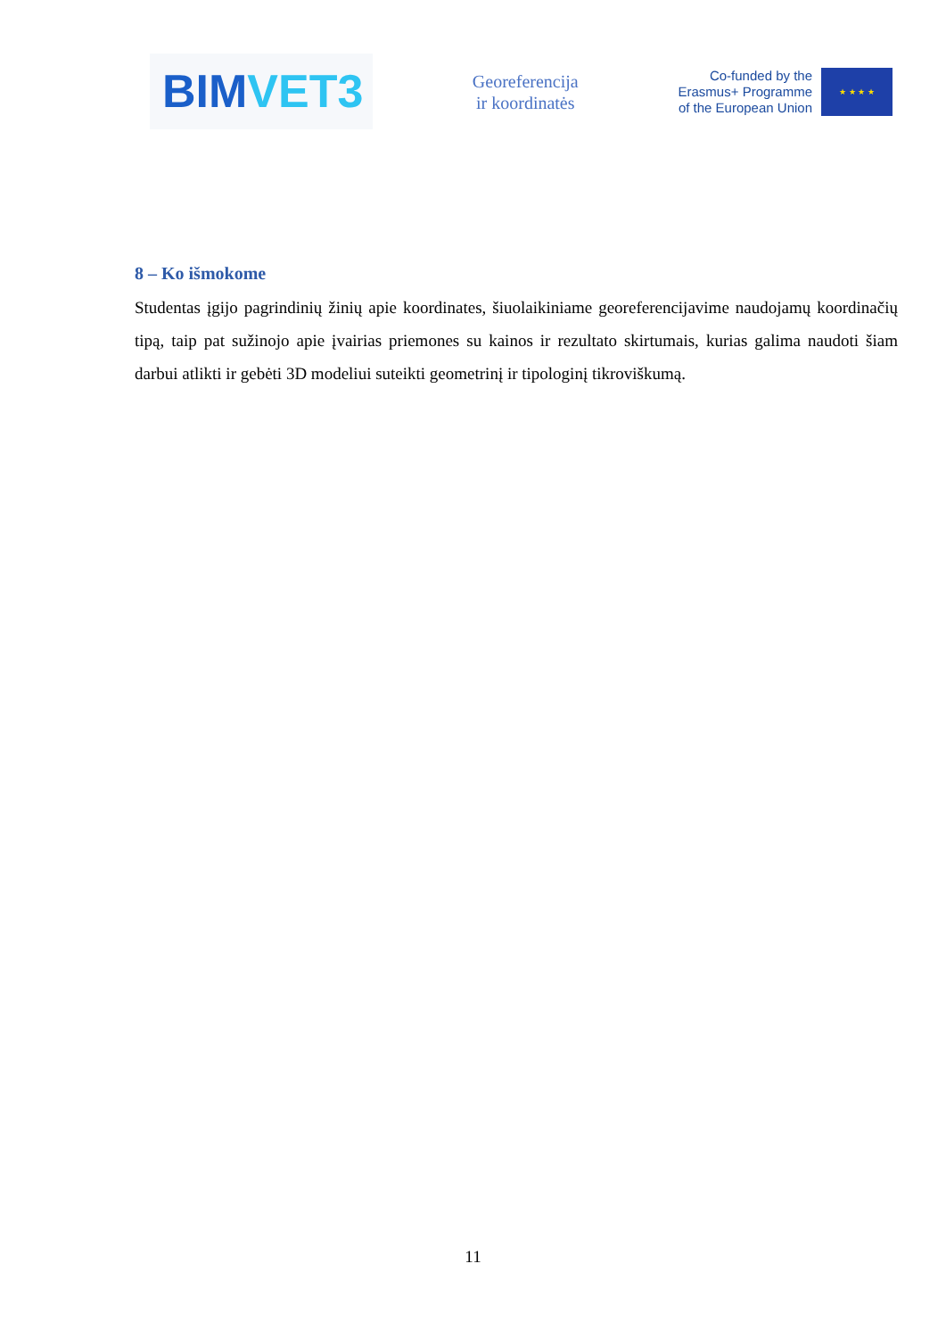BIM VET3
Georeferencija
ir koordinatės
Co-funded by the
Erasmus+ Programme
of the European Union
★ ★ ★ ★
8 – Ko išmokome
Studentas įgijo pagrindinių žinių apie koordinates, šiuolaikiniame georeferencijavime naudojamų koordinačių tipą, taip pat sužinojo apie įvairias priemones su kainos ir rezultato skirtumais, kurias galima naudoti šiam darbui atlikti ir gebėti 3D modeliui suteikti geometrinį ir tipologinį tikroviškumą.
11